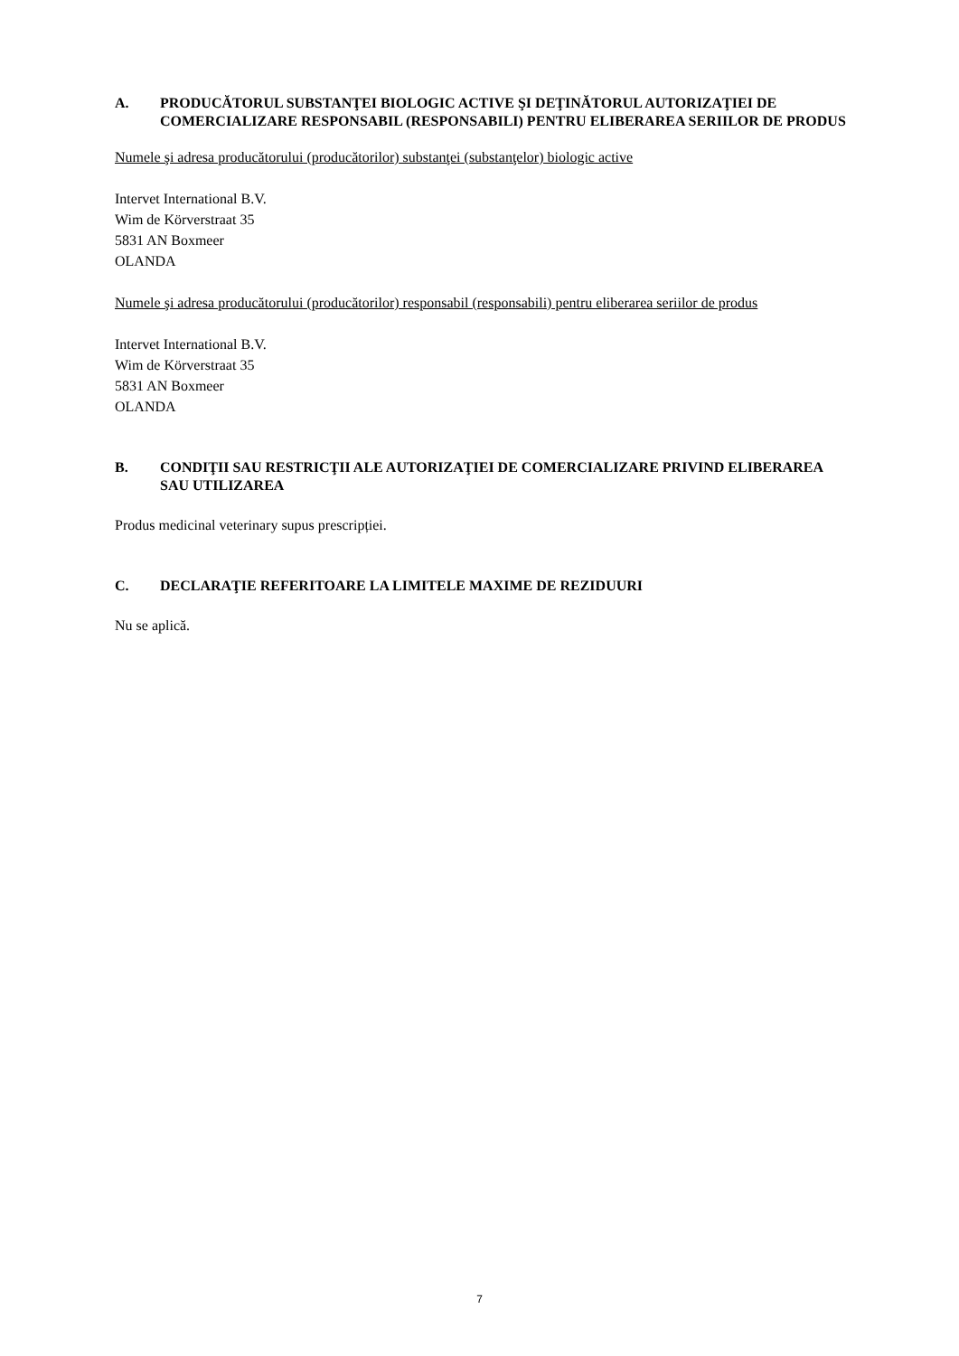A. PRODUCĂTORUL SUBSTANŢEI BIOLOGIC ACTIVE ŞI DEŢINĂTORUL AUTORIZAŢIEI DE COMERCIALIZARE RESPONSABIL (RESPONSABILI) PENTRU ELIBERAREA SERIILOR DE PRODUS
Numele şi adresa producătorului (producătorilor) substanţei (substanţelor) biologic active
Intervet International B.V.
Wim de Körverstraat 35
5831 AN Boxmeer
OLANDA
Numele şi adresa producătorului (producătorilor) responsabil (responsabili) pentru eliberarea seriilor de produs
Intervet International B.V.
Wim de Körverstraat 35
5831 AN Boxmeer
OLANDA
B. CONDIŢII SAU RESTRICŢII ALE AUTORIZAŢIEI DE COMERCIALIZARE PRIVIND ELIBERAREA SAU UTILIZAREA
Produs medicinal veterinary supus prescripției.
C. DECLARAŢIE REFERITOARE LA LIMITELE MAXIME DE REZIDUURI
Nu se aplică.
7